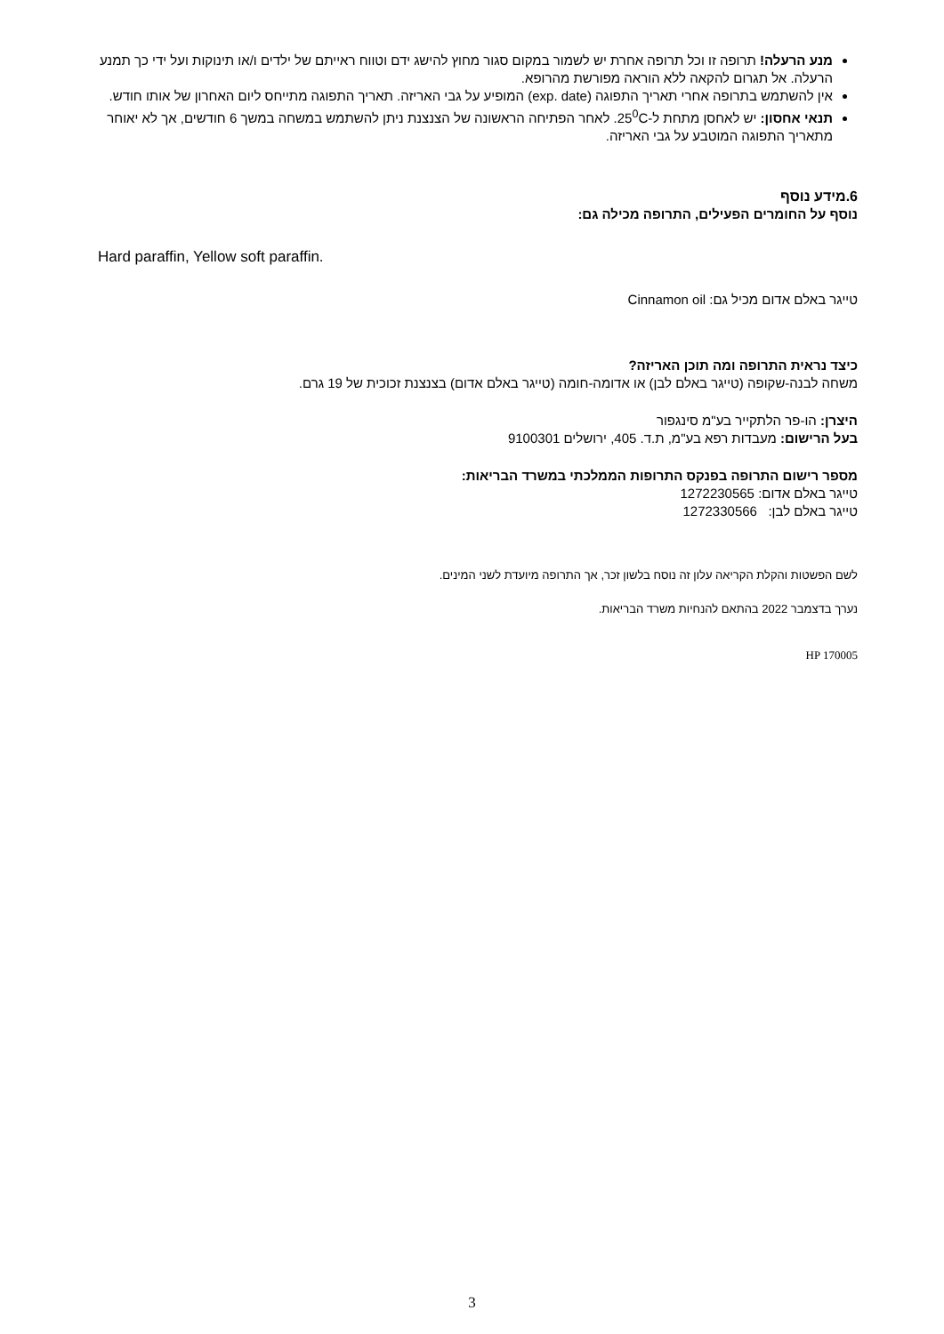מנע הרעלה! תרופה זו וכל תרופה אחרת יש לשמור במקום סגור מחוץ להישג ידם וטווח ראייתם של ילדים ו/או תינוקות ועל ידי כך תמנע הרעלה. אל תגרום להקאה ללא הוראה מפורשת מהרופא.
אין להשתמש בתרופה אחרי תאריך התפוגה (exp. date) המופיע על גבי האריזה. תאריך התפוגה מתייחס ליום האחרון של אותו חודש.
תנאי אחסון: יש לאחסן מתחת ל-25<sup>0</sup>C. לאחר הפתיחה הראשונה של הצנצנת ניתן להשתמש במשחה במשך 6 חודשים, אך לא יאוחר מתאריך התפוגה המוטבע על גבי האריזה.
6.מידע נוסף
נוסף על החומרים הפעילים, התרופה מכילה גם:
Hard paraffin, Yellow soft paraffin.
טייגר באלם אדום מכיל גם: Cinnamon oil
כיצד נראית התרופה ומה תוכן האריזה?
משחה לבנה-שקופה (טייגר באלם לבן) או אדומה-חומה (טייגר באלם אדום) בצנצנת זכוכית של 19 גרם.
היצרן: הו-פר הלתקייר בע"מ סינגפור
בעל הרישום: מעבדות רפא בע"מ, ת.ד. 405, ירושלים 9100301
מספר רישום התרופה בפנקס התרופות הממלכתי במשרד הבריאות:
טייגר באלם אדום: 1272230565
טייגר באלם לבן: 1272330566
לשם הפשטות והקלת הקריאה עלון זה נוסח בלשון זכר, אך התרופה מיועדת לשני המינים.
נערך בדצמבר 2022 בהתאם להנחיות משרד הבריאות.
HP 170005
3